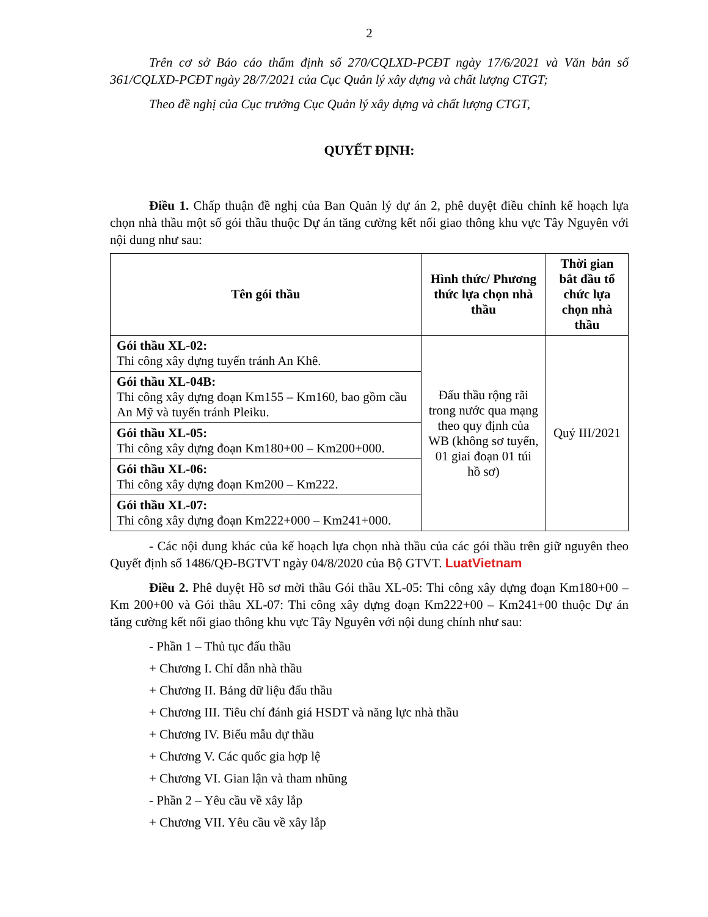2
Trên cơ sở Báo cáo thẩm định số 270/CQLXD-PCĐT ngày 17/6/2021 và Văn bản số 361/CQLXD-PCĐT ngày 28/7/2021 của Cục Quản lý xây dựng và chất lượng CTGT;
Theo đề nghị của Cục trưởng Cục Quản lý xây dựng và chất lượng CTGT,
QUYẾT ĐỊNH:
Điều 1. Chấp thuận đề nghị của Ban Quản lý dự án 2, phê duyệt điều chỉnh kế hoạch lựa chọn nhà thầu một số gói thầu thuộc Dự án tăng cường kết nối giao thông khu vực Tây Nguyên với nội dung như sau:
| Tên gói thầu | Hình thức/ Phương thức lựa chọn nhà thầu | Thời gian bắt đầu tổ chức lựa chọn nhà thầu |
| --- | --- | --- |
| Gói thầu XL-02: Thi công xây dựng tuyến tránh An Khê. | Đấu thầu rộng rãi trong nước qua mạng theo quy định của WB (không sơ tuyển, 01 giai đoạn 01 túi hồ sơ) | Quý III/2021 |
| Gói thầu XL-04B: Thi công xây dựng đoạn Km155 – Km160, bao gồm cầu An Mỹ và tuyến tránh Pleiku. | | |
| Gói thầu XL-05: Thi công xây dựng đoạn Km180+00 – Km200+000. | | |
| Gói thầu XL-06: Thi công xây dựng đoạn Km200 – Km222. | | |
| Gói thầu XL-07: Thi công xây dựng đoạn Km222+000 – Km241+000. | | |
- Các nội dung khác của kế hoạch lựa chọn nhà thầu của các gói thầu trên giữ nguyên theo Quyết định số 1486/QĐ-BGTVT ngày 04/8/2020 của Bộ GTVT. LuatVietnam
Điều 2. Phê duyệt Hồ sơ mời thầu Gói thầu XL-05: Thi công xây dựng đoạn Km180+00 – Km 200+00 và Gói thầu XL-07: Thi công xây dựng đoạn Km222+00 – Km241+00 thuộc Dự án tăng cường kết nối giao thông khu vực Tây Nguyên với nội dung chính như sau:
- Phần 1 – Thủ tục đấu thầu
+ Chương I. Chỉ dẫn nhà thầu
+ Chương II. Bảng dữ liệu đấu thầu
+ Chương III. Tiêu chí đánh giá HSDT và năng lực nhà thầu
+ Chương IV. Biểu mẫu dự thầu
+ Chương V. Các quốc gia hợp lệ
+ Chương VI. Gian lận và tham nhũng
- Phần 2 – Yêu cầu về xây lắp
+ Chương VII. Yêu cầu về xây lắp